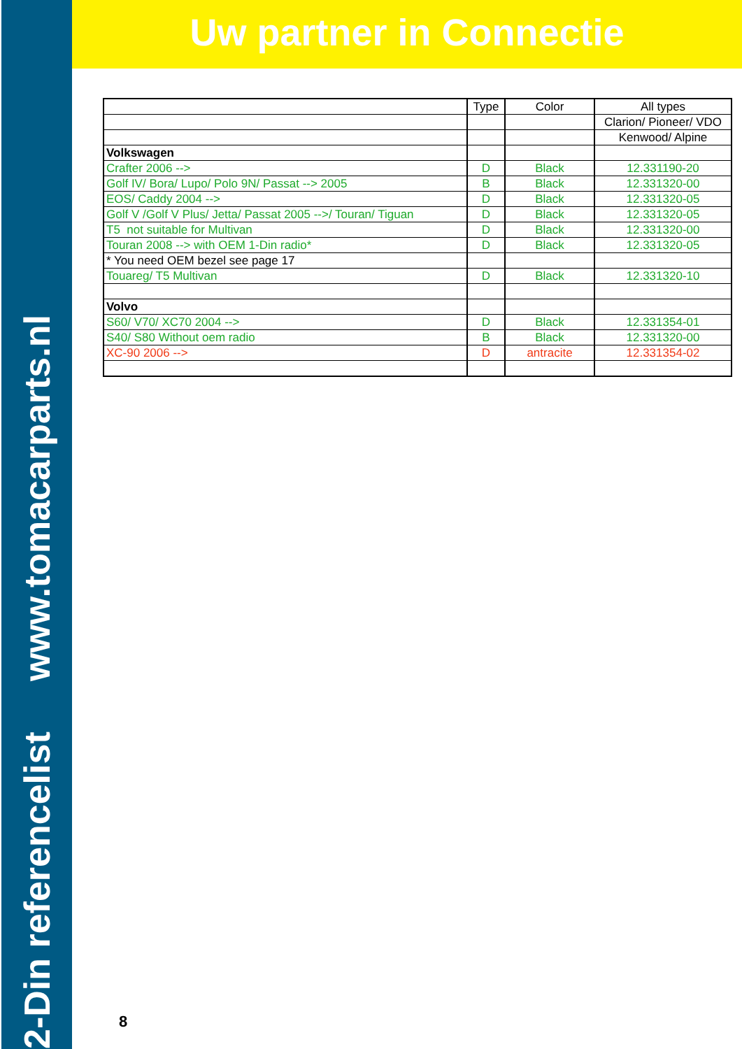2-Din referencelist www.tomacarparts.nl
Uw partner in Connectie
| | Type | Color | All types |
| --- | --- | --- | --- |
| | | | Clarion/ Pioneer/ VDO |
| | | | Kenwood/ Alpine |
| Volkswagen | | | |
| Crafter 2006 --> | D | Black | 12.331190-20 |
| Golf IV/ Bora/ Lupo/ Polo 9N/ Passat --> 2005 | B | Black | 12.331320-00 |
| EOS/ Caddy 2004 --> | D | Black | 12.331320-05 |
| Golf V /Golf V Plus/ Jetta/ Passat 2005 -->/ Touran/ Tiguan | D | Black | 12.331320-05 |
| T5 not suitable for Multivan | D | Black | 12.331320-00 |
| Touran 2008 --> with OEM 1-Din radio* | D | Black | 12.331320-05 |
| * You need OEM bezel see page 17 | | | |
| Touareg/ T5 Multivan | D | Black | 12.331320-10 |
| Volvo | | | |
| S60/ V70/ XC70 2004 --> | D | Black | 12.331354-01 |
| S40/ S80 Without oem radio | B | Black | 12.331320-00 |
| XC-90 2006 --> | D | antracite | 12.331354-02 |
8